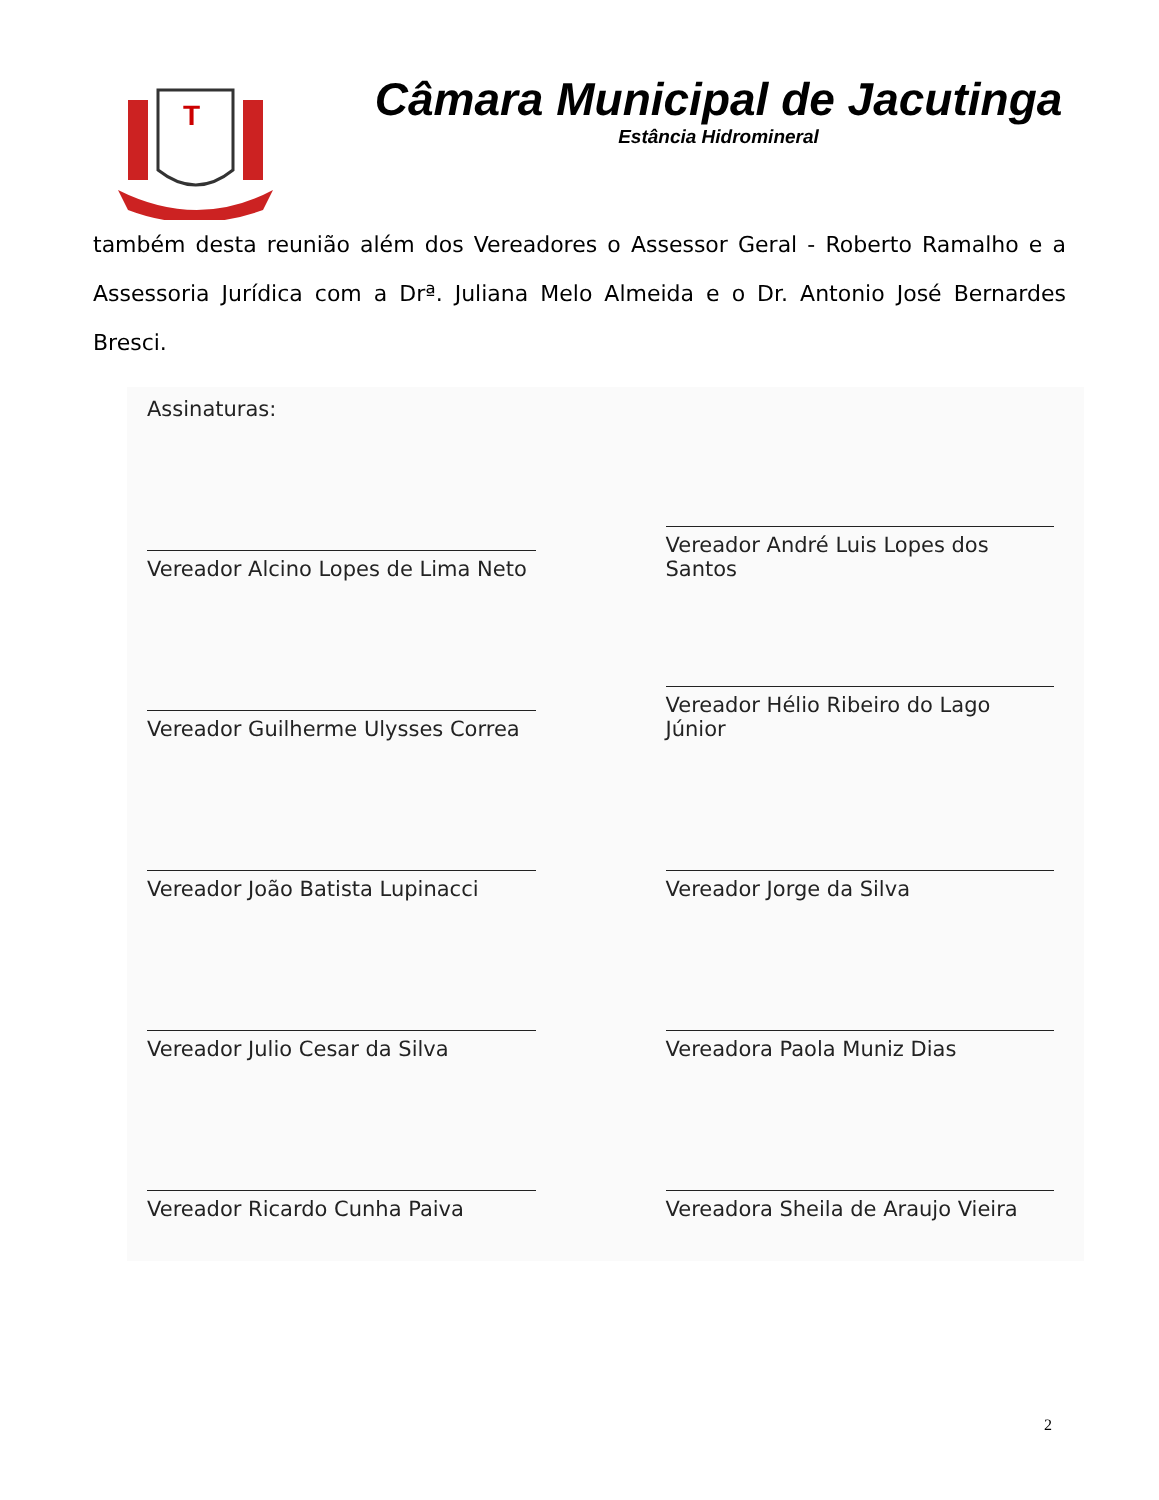T
Câmara Municipal de Jacutinga
Estância Hidromineral
também desta reunião além dos Vereadores o Assessor Geral - Roberto Ramalho e a Assessoria Jurídica com a Drª. Juliana Melo Almeida e o Dr. Antonio José Bernardes Bresci.
Assinaturas:
Vereador Alcino Lopes de Lima Neto
Vereador André Luis Lopes dos Santos
Vereador Guilherme Ulysses Correa
Vereador Hélio Ribeiro do Lago Júnior
Vereador João Batista Lupinacci
Vereador Jorge da Silva
Vereador Julio Cesar da Silva
Vereadora Paola Muniz Dias
Vereador Ricardo Cunha Paiva
Vereadora Sheila de Araujo Vieira
2